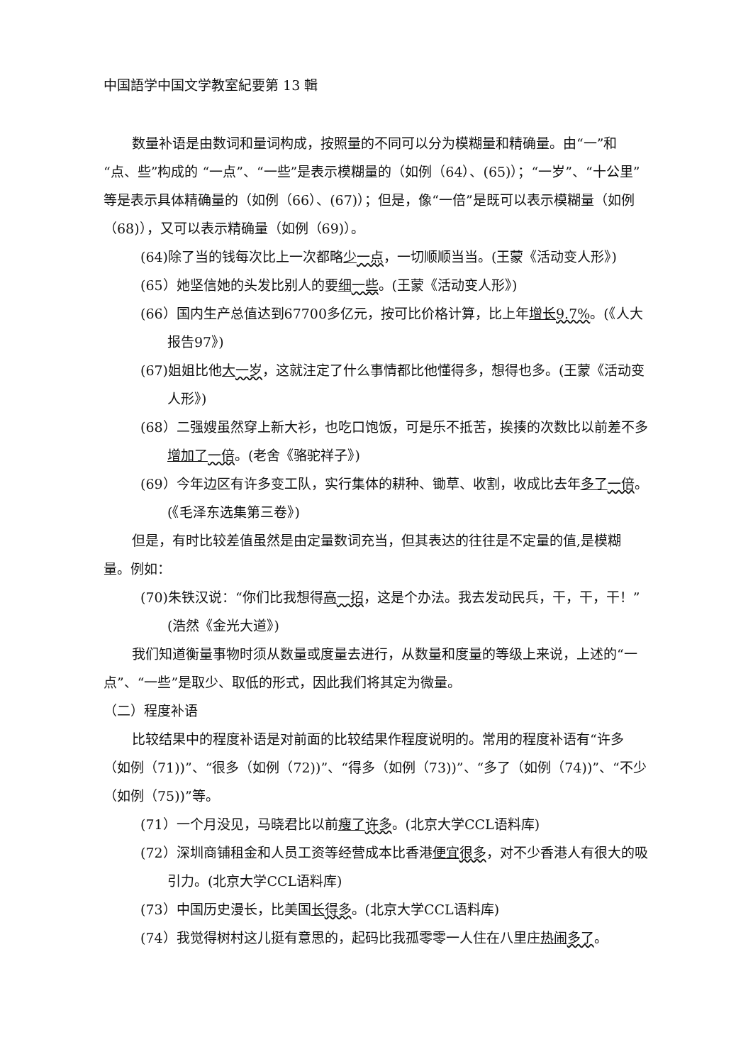中国語学中国文学教室紀要第 13 輯
数量补语是由数词和量词构成，按照量的不同可以分为模糊量和精确量。由“一”和“点、些”构成的 “一点”、“一些”是表示模糊量的（如例（64）、(65)）；“一岁”、“十公里”等是表示具体精确量的（如例（66）、(67)）；但是，像“一倍”是既可以表示模糊量（如例（68)），又可以表示精确量（如例（69)）。
(64)除了当的钱每次比上一次都略少一点，一切顺顺当当。(王蒙《活动变人形》)
(65）她坚信她的头发比别人的要细一些。(王蒙《活动变人形》)
(66）国内生产总值达到67700多亿元，按可比价格计算，比上年增长 9.7%。(《人大报告97》)
(67)姐姐比他大一岁，这就注定了什么事情都比他懂得多，想得也多。(王蒙《活动变人形》)
(68）二强嫂虽然穿上新大衫，也吃口饱饭，可是乐不抵苦，挨揍的次数比以前差不多增加了 一倍。(老舍《骆驼祥子》)
(69）今年边区有许多变工队，实行集体的耕种、锄草、收割，收成比去年多了 一倍。(《毛泽东选集第三卷》)
但是，有时比较差值虽然是由定量数词充当，但其表达的往往是不定量的值,是模糊量。例如：
(70)朱铁汉说：“你们比我想得高一招，这是个办法。我去发动民兵，干，干，干！”(浩然《金光大道》)
我们知道衡量事物时须从数量或度量去进行，从数量和度量的等级上来说，上述的“一点”、“一些”是取少、取低的形式，因此我们将其定为微量。
（二）程度补语
比较结果中的程度补语是对前面的比较结果作程度说明的。常用的程度补语有“许多（如例（71))”、“很多（如例（72))”、“得多（如例（73))”、“多了（如例（74))”、“不少（如例（75))”等。
(71）一个月没见，马晓君比以前瘦了 许多。(北京大学CCL语料库)
(72）深圳商铺租金和人员工资等经营成本比香港便宜 很多，对不少香港人有很大的吸引力。(北京大学CCL语料库)
(73）中国历史漫长，比美国长得多。(北京大学CCL语料库)
(74）我觉得树村这儿挺有意思的，起码比我孤零零一人住在八里庄热闹 多了。